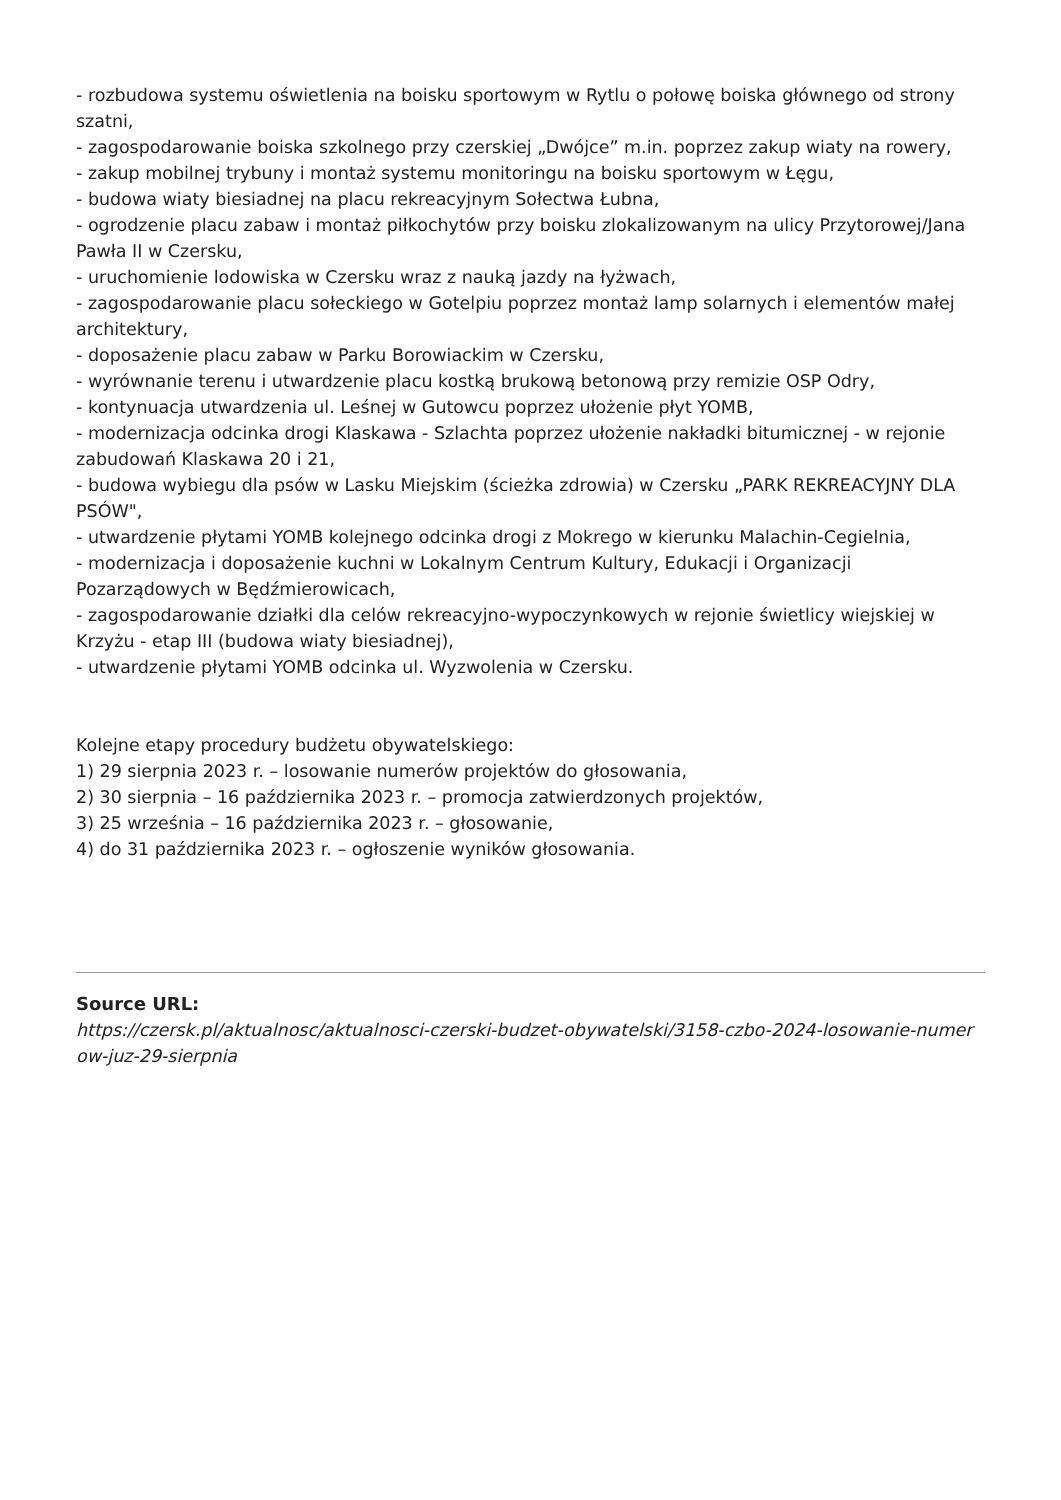- rozbudowa systemu oświetlenia na boisku sportowym w Rytlu o połowę boiska głównego od strony szatni,
- zagospodarowanie boiska szkolnego przy czerskiej „Dwójce” m.in. poprzez zakup wiaty na rowery,
- zakup mobilnej trybuny i montaż systemu monitoringu na boisku sportowym w Łęgu,
- budowa wiaty biesiadnej na placu rekreacyjnym Sołectwa Łubna,
- ogrodzenie placu zabaw i montaż piłkochytów przy boisku zlokalizowanym na ulicy Przytorowej/Jana Pawła II w Czersku,
- uruchomienie lodowiska w Czersku wraz z nauką jazdy na łyżwach,
- zagospodarowanie placu sołeckiego w Gotelpiu poprzez montaż lamp solarnych i elementów małej architektury,
- doposażenie placu zabaw w Parku Borowiackim w Czersku,
- wyrównanie terenu i utwardzenie placu kostką brukową betonową przy remizie OSP Odry,
- kontynuacja utwardzenia ul. Leśnej w Gutowcu poprzez ułożenie płyt YOMB,
- modernizacja odcinka drogi Klaskawa - Szlachta poprzez ułożenie nakładki bitumicznej - w rejonie zabudowań Klaskawa 20 i 21,
- budowa wybiegu dla psów w Lasku Miejskim (ścieżka zdrowia) w Czersku „PARK REKREACYJNY DLA PSÓW",
- utwardzenie płytami YOMB kolejnego odcinka drogi z Mokrego w kierunku Malachin-Cegielnia,
- modernizacja i doposażenie kuchni w Lokalnym Centrum Kultury, Edukacji i Organizacji Pozarządowych w Będźmierowicach,
- zagospodarowanie działki dla celów rekreacyjno-wypoczynkowych w rejonie świetlicy wiejskiej w Krzyżu - etap III (budowa wiaty biesiadnej),
- utwardzenie płytami YOMB odcinka ul. Wyzwolenia w Czersku.
Kolejne etapy procedury budżetu obywatelskiego:
1) 29 sierpnia 2023 r. – losowanie numerów projektów do głosowania,
2) 30 sierpnia – 16 października 2023 r. – promocja zatwierdzonych projektów,
3) 25 września – 16 października 2023 r. – głosowanie,
4) do 31 października 2023 r. – ogłoszenie wyników głosowania.
Source URL:
https://czersk.pl/aktualnosc/aktualnosci-czerski-budzet-obywatelski/3158-czbo-2024-losowanie-numer ow-juz-29-sierpnia